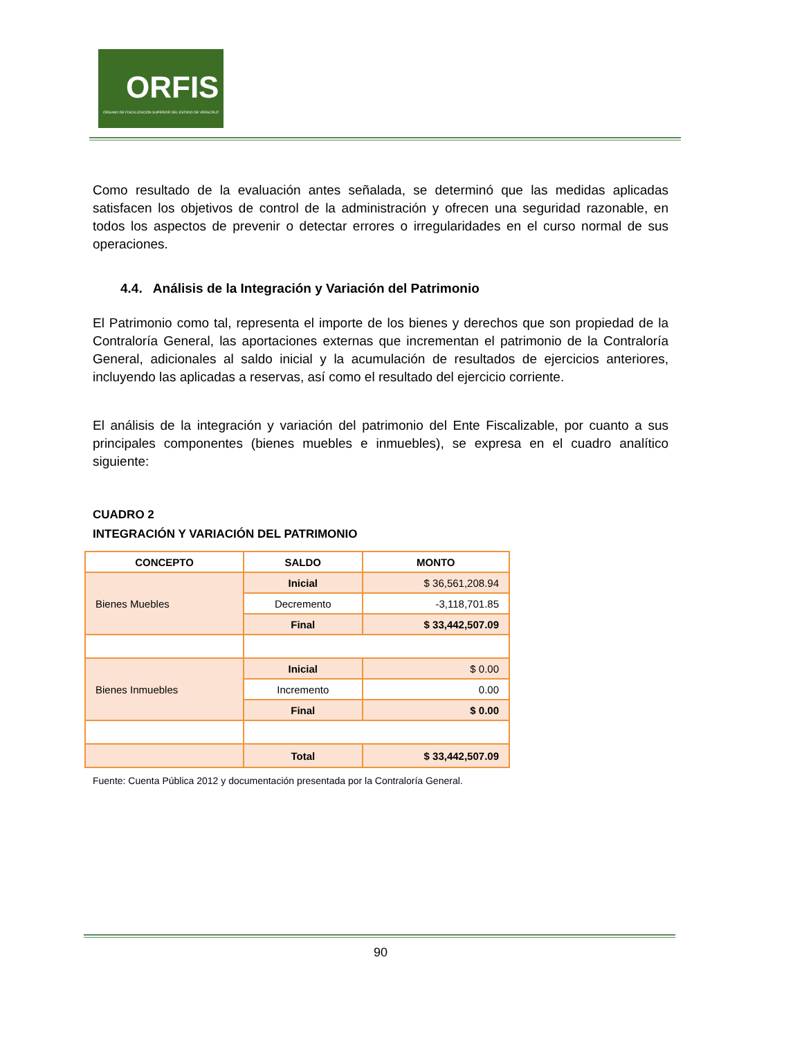ORFIS
ÓRGANO DE FISCALIZACIÓN SUPERIOR DEL ESTADO DE VERACRUZ
Como resultado de la evaluación antes señalada, se determinó que las medidas aplicadas satisfacen los objetivos de control de la administración y ofrecen una seguridad razonable, en todos los aspectos de prevenir o detectar errores o irregularidades en el curso normal de sus operaciones.
4.4. Análisis de la Integración y Variación del Patrimonio
El Patrimonio como tal, representa el importe de los bienes y derechos que son propiedad de la Contraloría General, las aportaciones externas que incrementan el patrimonio de la Contraloría General, adicionales al saldo inicial y la acumulación de resultados de ejercicios anteriores, incluyendo las aplicadas a reservas, así como el resultado del ejercicio corriente.
El análisis de la integración y variación del patrimonio del Ente Fiscalizable, por cuanto a sus principales componentes (bienes muebles e inmuebles), se expresa en el cuadro analítico siguiente:
CUADRO 2
INTEGRACIÓN Y VARIACIÓN DEL PATRIMONIO
| CONCEPTO | SALDO | MONTO |
| --- | --- | --- |
| Bienes Muebles | Inicial | $ 36,561,208.94 |
| | Decremento | -3,118,701.85 |
| | Final | $ 33,442,507.09 |
| Bienes Inmuebles | Inicial | $ 0.00 |
| | Incremento | 0.00 |
| | Final | $ 0.00 |
| | Total | $ 33,442,507.09 |
Fuente: Cuenta Pública 2012 y documentación presentada por la Contraloría General.
90